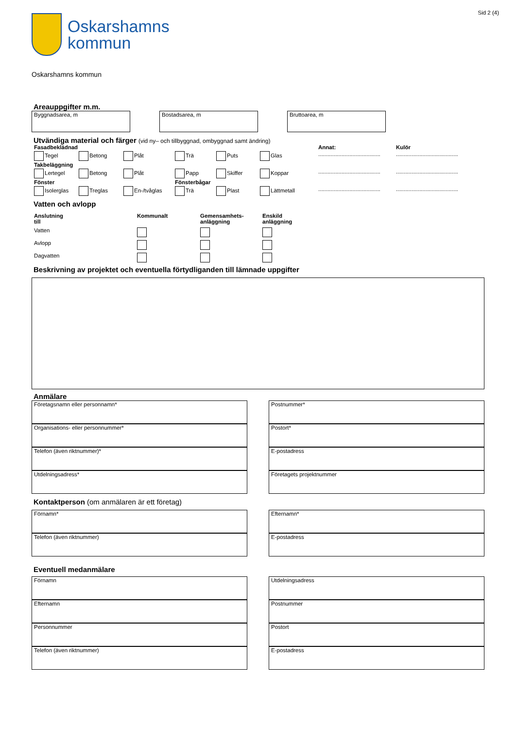Sid 2 (4)
Oskarshamns
kommun
Oskarshamns kommun
Areauppgifter m.m.
Byggnadsarea, m Bostadsarea, m Bruttoarea, m
Utvändiga material och färger (vid ny– och tillbyggnad, ombyggnad samt ändring)
Fasadbeklädnad
Annat:
Kulör
Tegel
Betong
Plåt
Trä
Puts
Glas
........................................
........................................
Takbeläggning
Lertegel
Betong
Plåt
Papp
Skiffer
Koppar
........................................
........................................
Fönster
Fönsterbågar
Isolerglas
Treglas
En-/tvåglas
Trä
Plast
Lättmetall
........................................
........................................
Vatten och avlopp
Anslutning
till
Kommunalt
Gemensamhets-
anläggning
Enskild
anläggning
Vatten
Avlopp
Dagvatten
Beskrivning av projektet och eventuella förtydliganden till lämnade uppgifter
Anmälare
Företagsnamn eller personnamn*
Organisations- eller personnummer*
Telefon (även riktnummer)*
Utdelningsadress*
Postnummer*
Postort*
E-postadress
Företagets projektnummer
Kontaktperson (om anmälaren är ett företag)
Förnamn*
Telefon (även riktnummer)
Efternamn*
E-postadress
Eventuell medanmälare
Förnamn
Efternamn
Personnummer
Telefon (även riktnummer)
Utdelningsadress
Postnummer
Postort
E-postadress